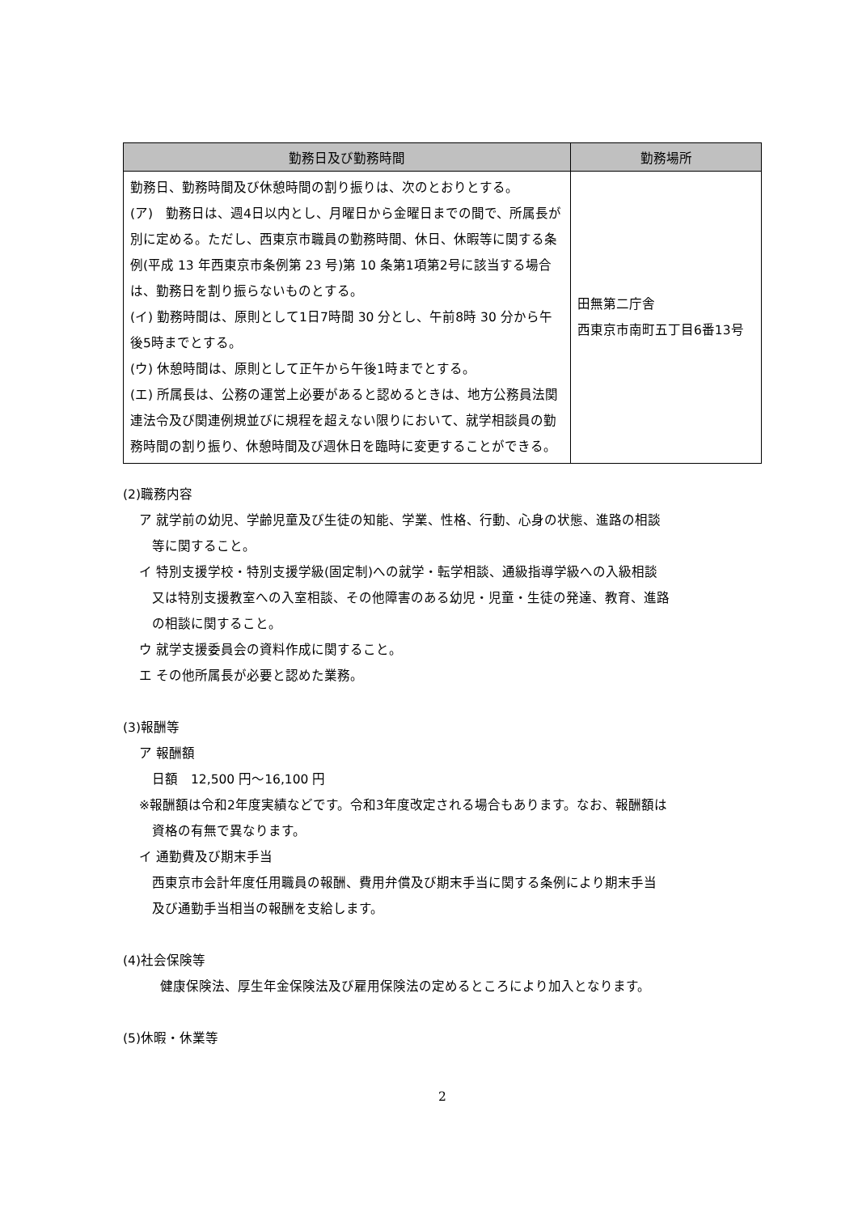| 勤務日及び勤務時間 | 勤務場所 |
| --- | --- |
| 勤務日、勤務時間及び休憩時間の割り振りは、次のとおりとする。 (ア) 勤務日は、週4日以内とし、月曜日から金曜日までの間で、所属長が別に定める。ただし、西東京市職員の勤務時間、休日、休暇等に関する条例(平成 13 年西東京市条例第 23 号)第 10 条第1項第2号に該当する場合は、勤務日を割り振らないものとする。 (イ) 勤務時間は、原則として1日7時間 30 分とし、午前8時 30 分から午後5時までとする。 (ウ) 休憩時間は、原則として正午から午後1時までとする。 (エ) 所属長は、公務の運営上必要があると認めるときは、地方公務員法関連法令及び関連例規並びに規程を超えない限りにおいて、就学相談員の勤務時間の割り振り、休憩時間及び週休日を臨時に変更することができる。 | 田無第二庁舎 西東京市南町五丁目6番13号 |
(2)職務内容
ア 就学前の幼児、学齢児童及び生徒の知能、学業、性格、行動、心身の状態、進路の相談
　等に関すること。
イ 特別支援学校・特別支援学級(固定制)への就学・転学相談、通級指導学級への入級相談
　又は特別支援教室への入室相談、その他障害のある幼児・児童・生徒の発達、教育、進路
　の相談に関すること。
ウ 就学支援委員会の資料作成に関すること。
エ その他所属長が必要と認めた業務。
(3)報酬等
ア 報酬額
日額　12,500 円～16,100 円
※報酬額は令和2年度実績などです。令和3年度改定される場合もあります。なお、報酬額は
　資格の有無で異なります。
イ 通勤費及び期末手当
西東京市会計年度任用職員の報酬、費用弁償及び期末手当に関する条例により期末手当
及び通勤手当相当の報酬を支給します。
(4)社会保険等
健康保険法、厚生年金保険法及び雇用保険法の定めるところにより加入となります。
(5)休暇・休業等
2